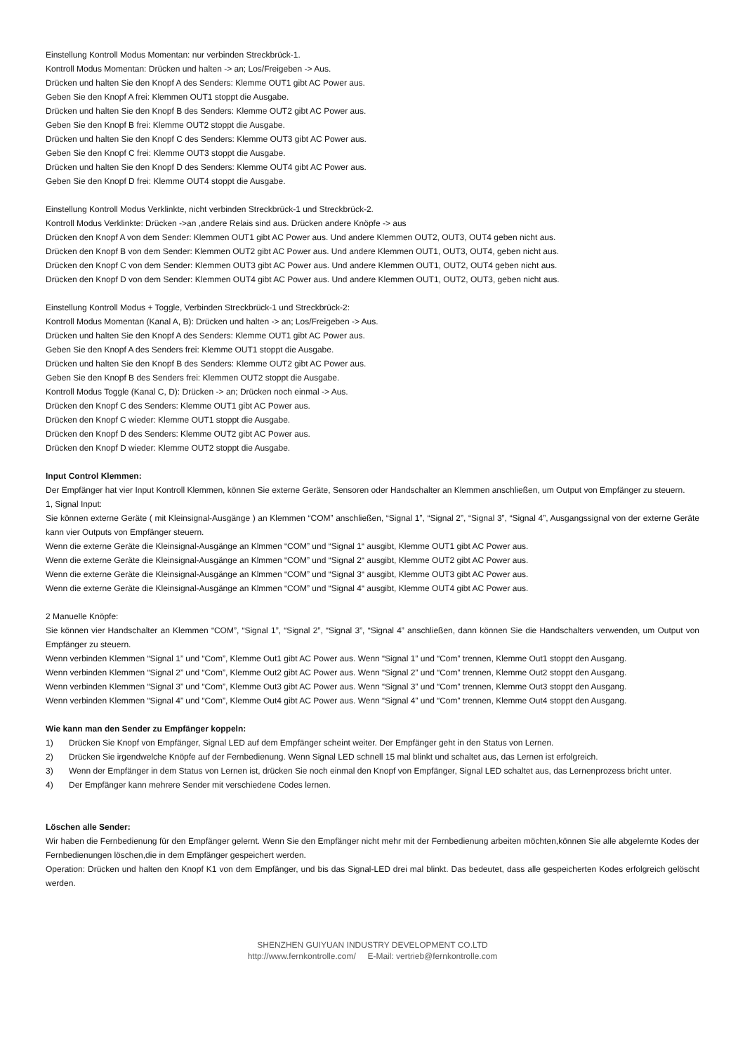Einstellung Kontroll Modus Momentan: nur verbinden Streckbrück-1.
Kontroll Modus Momentan: Drücken und halten -> an; Los/Freigeben -> Aus.
Drücken und halten Sie den Knopf A des Senders: Klemme OUT1 gibt AC Power aus.
Geben Sie den Knopf A frei: Klemmen OUT1 stoppt die Ausgabe.
Drücken und halten Sie den Knopf B des Senders: Klemme OUT2 gibt AC Power aus.
Geben Sie den Knopf B frei: Klemme OUT2 stoppt die Ausgabe.
Drücken und halten Sie den Knopf C des Senders: Klemme OUT3 gibt AC Power aus.
Geben Sie den Knopf C frei: Klemme OUT3 stoppt die Ausgabe.
Drücken und halten Sie den Knopf D des Senders: Klemme OUT4 gibt AC Power aus.
Geben Sie den Knopf D frei: Klemme OUT4 stoppt die Ausgabe.
Einstellung Kontroll Modus Verklinkte, nicht verbinden Streckbrück-1 und Streckbrück-2.
Kontroll Modus Verklinkte: Drücken ->an ,andere Relais sind aus. Drücken andere Knöpfe -> aus
Drücken den Knopf A von dem Sender: Klemmen OUT1 gibt AC Power aus. Und andere Klemmen OUT2, OUT3, OUT4 geben nicht aus.
Drücken den Knopf B von dem Sender: Klemmen OUT2 gibt AC Power aus. Und andere Klemmen OUT1, OUT3, OUT4, geben nicht aus.
Drücken den Knopf C von dem Sender: Klemmen OUT3 gibt AC Power aus. Und andere Klemmen OUT1, OUT2, OUT4 geben nicht aus.
Drücken den Knopf D von dem Sender: Klemmen OUT4 gibt AC Power aus. Und andere Klemmen OUT1, OUT2, OUT3, geben nicht aus.
Einstellung Kontroll Modus + Toggle, Verbinden Streckbrück-1 und Streckbrück-2:
Kontroll Modus Momentan (Kanal A, B): Drücken und halten -> an; Los/Freigeben -> Aus.
Drücken und halten Sie den Knopf A des Senders: Klemme OUT1 gibt AC Power aus.
Geben Sie den Knopf A des Senders frei: Klemme OUT1 stoppt die Ausgabe.
Drücken und halten Sie den Knopf B des Senders: Klemme OUT2 gibt AC Power aus.
Geben Sie den Knopf B des Senders frei: Klemmen OUT2 stoppt die Ausgabe.
Kontroll Modus Toggle (Kanal C, D): Drücken -> an; Drücken noch einmal -> Aus.
Drücken den Knopf C des Senders: Klemme OUT1 gibt AC Power aus.
Drücken den Knopf C wieder: Klemme OUT1 stoppt die Ausgabe.
Drücken den Knopf D des Senders: Klemme OUT2 gibt AC Power aus.
Drücken den Knopf D wieder: Klemme OUT2 stoppt die Ausgabe.
Input Control Klemmen:
Der Empfänger hat vier Input Kontroll Klemmen, können Sie externe Geräte, Sensoren oder Handschalter an Klemmen anschließen, um Output von Empfänger zu steuern.
1, Signal Input:
Sie können externe Geräte ( mit Kleinsignal-Ausgänge ) an Klemmen “COM” anschließen, “Signal 1”, “Signal 2”, “Signal 3”, “Signal 4”, Ausgangssignal von der externe Geräte kann vier Outputs von Empfänger steuern.
Wenn die externe Geräte die Kleinsignal-Ausgänge an Klmmen “COM” und “Signal 1“ ausgibt, Klemme OUT1 gibt AC Power aus.
Wenn die externe Geräte die Kleinsignal-Ausgänge an Klmmen “COM” und “Signal 2“ ausgibt, Klemme OUT2 gibt AC Power aus.
Wenn die externe Geräte die Kleinsignal-Ausgänge an Klmmen “COM” und “Signal 3“ ausgibt, Klemme OUT3 gibt AC Power aus.
Wenn die externe Geräte die Kleinsignal-Ausgänge an Klmmen “COM” und “Signal 4“ ausgibt, Klemme OUT4 gibt AC Power aus.
2 Manuelle Knöpfe:
Sie können vier Handschalter an Klemmen “COM”, “Signal 1”, “Signal 2”, “Signal 3”, “Signal 4” anschließen, dann können Sie die Handschalters verwenden, um Output von Empfänger zu steuern.
Wenn verbinden Klemmen “Signal 1” und “Com”, Klemme Out1 gibt AC Power aus. Wenn “Signal 1” und “Com” trennen, Klemme Out1 stoppt den Ausgang.
Wenn verbinden Klemmen “Signal 2” und “Com”, Klemme Out2 gibt AC Power aus. Wenn “Signal 2” und “Com” trennen, Klemme Out2 stoppt den Ausgang.
Wenn verbinden Klemmen “Signal 3” und “Com”, Klemme Out3 gibt AC Power aus. Wenn “Signal 3” und “Com” trennen, Klemme Out3 stoppt den Ausgang.
Wenn verbinden Klemmen “Signal 4” und “Com”, Klemme Out4 gibt AC Power aus. Wenn “Signal 4” und “Com” trennen, Klemme Out4 stoppt den Ausgang.
Wie kann man den Sender zu Empfänger koppeln:
1) Drücken Sie Knopf von Empfänger, Signal LED auf dem Empfänger scheint weiter. Der Empfänger geht in den Status von Lernen.
2) Drücken Sie irgendwelche Knöpfe auf der Fernbedienung. Wenn Signal LED schnell 15 mal blinkt und schaltet aus, das Lernen ist erfolgreich.
3) Wenn der Empfänger in dem Status von Lernen ist, drücken Sie noch einmal den Knopf von Empfänger, Signal LED schaltet aus, das Lernenprozess bricht unter.
4) Der Empfänger kann mehrere Sender mit verschiedene Codes lernen.
Löschen alle Sender:
Wir haben die Fernbedienung für den Empfänger gelernt. Wenn Sie den Empfänger nicht mehr mit der Fernbedienung arbeiten möchten,können Sie alle abgelernte Kodes der Fernbedienungen löschen,die in dem Empfänger gespeichert werden.
Operation: Drücken und halten den Knopf K1 von dem Empfänger, und bis das Signal-LED drei mal blinkt. Das bedeutet, dass alle gespeicherten Kodes erfolgreich gelöscht werden.
SHENZHEN GUIYUAN INDUSTRY DEVELOPMENT CO.LTD
http://www.fernkontrolle.com/ E-Mail: vertrieb@fernkontrolle.com